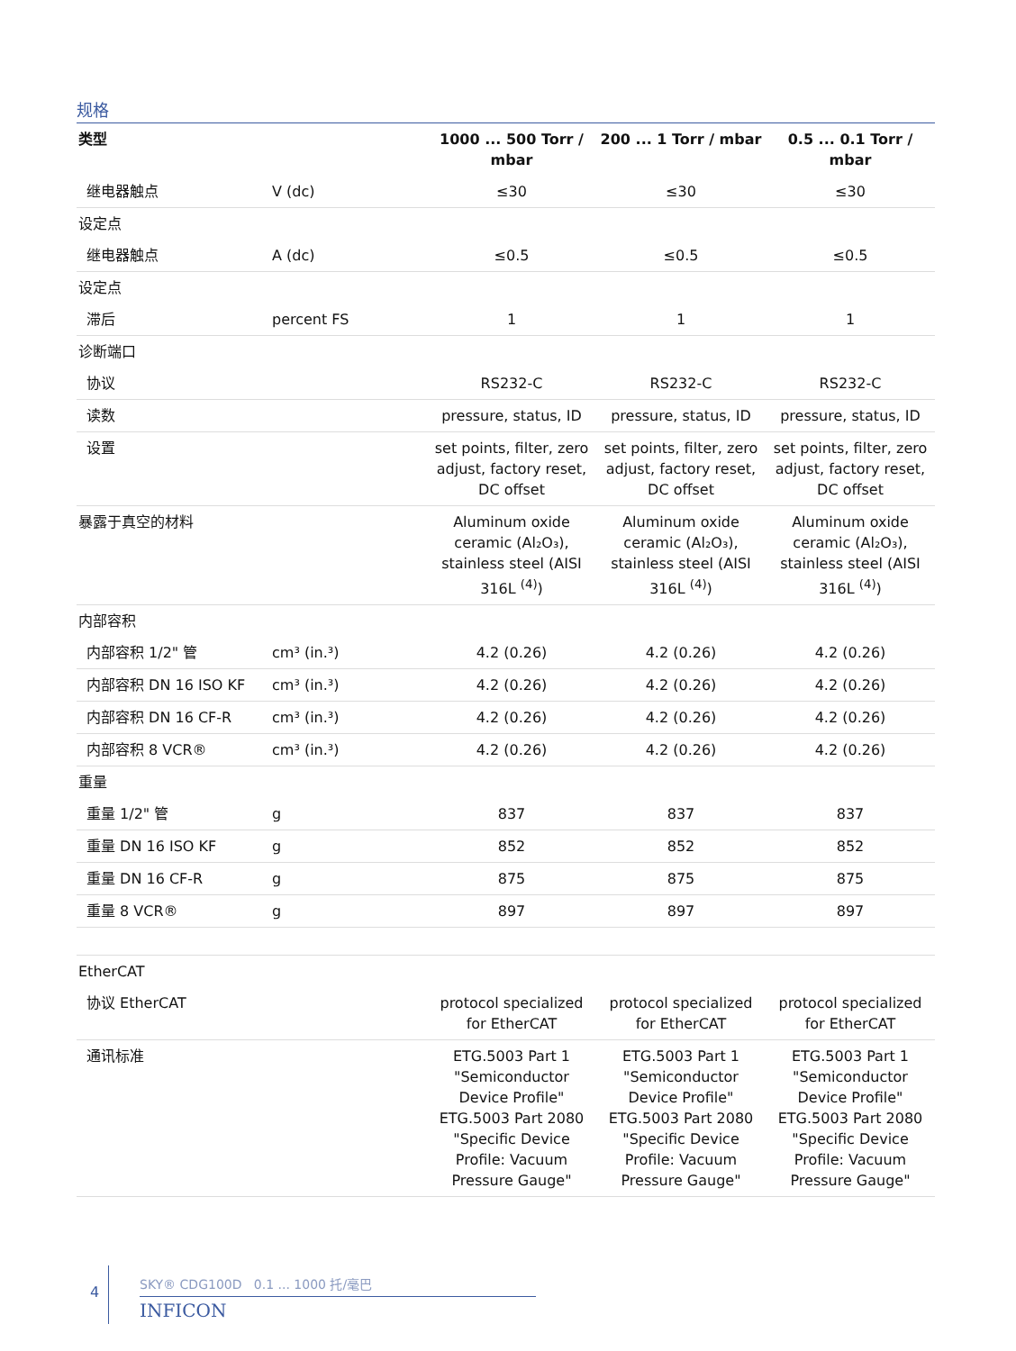规格
| 类型 | | 1000 ... 500 Torr / mbar | 200 ... 1 Torr / mbar | 0.5 ... 0.1 Torr / mbar |
| --- | --- | --- | --- | --- |
| 继电器触点 | V (dc) | ≤30 | ≤30 | ≤30 |
| 设定点 | | | | |
| 继电器触点 | A (dc) | ≤0.5 | ≤0.5 | ≤0.5 |
| 设定点 | | | | |
| 滞后 | percent FS | 1 | 1 | 1 |
| 诊断端口 | | | | |
| 协议 | | RS232-C | RS232-C | RS232-C |
| 读数 | | pressure, status, ID | pressure, status, ID | pressure, status, ID |
| 设置 | | set points, filter, zero adjust, factory reset, DC offset | set points, filter, zero adjust, factory reset, DC offset | set points, filter, zero adjust, factory reset, DC offset |
| 暴露于真空的材料 | | Aluminum oxide ceramic (Al₂O₃), stainless steel (AISI 316L <sup>(4)</sup>) | Aluminum oxide ceramic (Al₂O₃), stainless steel (AISI 316L <sup>(4)</sup>) | Aluminum oxide ceramic (Al₂O₃), stainless steel (AISI 316L <sup>(4)</sup>) |
| 内部容积 | | | | |
| 内部容积 1/2" 管 | cm³ (in.³) | 4.2 (0.26) | 4.2 (0.26) | 4.2 (0.26) |
| 内部容积 DN 16 ISO KF | cm³ (in.³) | 4.2 (0.26) | 4.2 (0.26) | 4.2 (0.26) |
| 内部容积 DN 16 CF-R | cm³ (in.³) | 4.2 (0.26) | 4.2 (0.26) | 4.2 (0.26) |
| 内部容积 8 VCR® | cm³ (in.³) | 4.2 (0.26) | 4.2 (0.26) | 4.2 (0.26) |
| 重量 | | | | |
| 重量 1/2" 管 | g | 837 | 837 | 837 |
| 重量 DN 16 ISO KF | g | 852 | 852 | 852 |
| 重量 DN 16 CF-R | g | 875 | 875 | 875 |
| 重量 8 VCR® | g | 897 | 897 | 897 |
| EtherCAT | | | | |
| 协议 EtherCAT | | protocol specialized for EtherCAT | protocol specialized for EtherCAT | protocol specialized for EtherCAT |
| 通讯标准 | | ETG.5003 Part 1 "Semiconductor Device Profile" ETG.5003 Part 2080 "Specific Device Profile: Vacuum Pressure Gauge" | ETG.5003 Part 1 "Semiconductor Device Profile" ETG.5003 Part 2080 "Specific Device Profile: Vacuum Pressure Gauge" | ETG.5003 Part 1 "Semiconductor Device Profile" ETG.5003 Part 2080 "Specific Device Profile: Vacuum Pressure Gauge" |
4
SKY® CDG100D 0.1 ... 1000 托/毫巴
INFICON